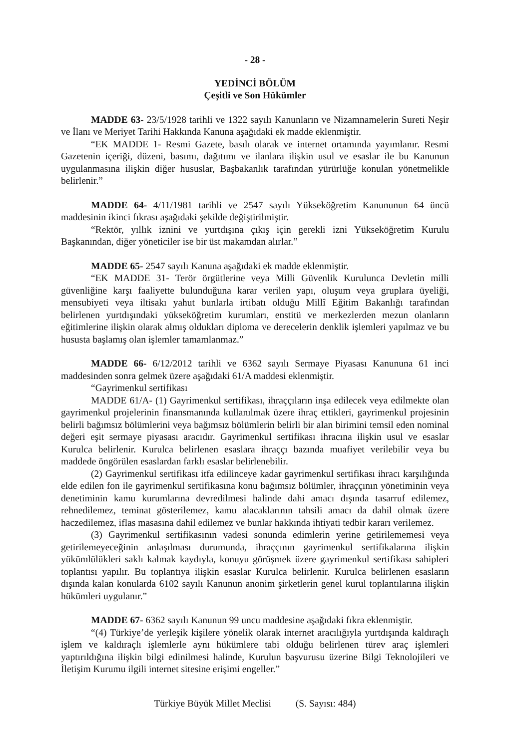- 28 -
YEDİNCİ BÖLÜM
Çeşitli ve Son Hükümler
MADDE 63- 23/5/1928 tarihli ve 1322 sayılı Kanunların ve Nizamnamelerin Sureti Neşir ve İlanı ve Meriyet Tarihi Hakkında Kanuna aşağıdaki ek madde eklenmiştir.
“EK MADDE 1- Resmi Gazete, basılı olarak ve internet ortamında yayımlanır. Resmi Gazetenin içeriği, düzeni, basımı, dağıtımı ve ilanlara ilişkin usul ve esaslar ile bu Kanunun uygulanmasına ilişkin diğer hususlar, Başbakanlık tarafından yürürlüğe konulan yönetmelikle belirlenir.”
MADDE 64- 4/11/1981 tarihli ve 2547 sayılı Yükseköğretim Kanununun 64 üncü maddesinin ikinci fıkrası aşağıdaki şekilde değiştirilmiştir.
“Rektör, yıllık iznini ve yurtdışına çıkış için gerekli izni Yükseköğretim Kurulu Başkanından, diğer yöneticiler ise bir üst makamdan alırlar.”
MADDE 65- 2547 sayılı Kanuna aşağıdaki ek madde eklenmiştir.
“EK MADDE 31- Terör örgütlerine veya Milli Güvenlik Kurulunca Devletin milli güvenliğine karşı faaliyette bulunduğuna karar verilen yapı, oluşum veya gruplara üyeliği, mensubiyeti veya iltisakı yahut bunlarla irtibatı olduğu Millî Eğitim Bakanlığı tarafından belirlenen yurtdışındaki yükseköğretim kurumları, enstitü ve merkezlerden mezun olanların eğitimlerine ilişkin olarak almış oldukları diploma ve derecelerin denklik işlemleri yapılmaz ve bu hususta başlamış olan işlemler tamamlanmaz.”
MADDE 66- 6/12/2012 tarihli ve 6362 sayılı Sermaye Piyasası Kanununa 61 inci maddesinden sonra gelmek üzere aşağıdaki 61/A maddesi eklenmiştir.
“Gayrimenkul sertifikası
MADDE 61/A- (1) Gayrimenkul sertifikası, ihraççıların inşa edilecek veya edilmekte olan gayrimenkul projelerinin finansmanında kullanılmak üzere ihraç ettikleri, gayrimenkul projesinin belirli bağımsız bölümlerini veya bağımsız bölümlerin belirli bir alan birimini temsil eden nominal değeri eşit sermaye piyasası aracıdır. Gayrimenkul sertifikası ihracına ilişkin usul ve esaslar Kurulca belirlenir. Kurulca belirlenen esaslara ihraççı bazında muafiyet verilebilir veya bu maddede öngörülen esaslardan farklı esaslar belirlenebilir.
(2) Gayrimenkul sertifikası itfa edilinceye kadar gayrimenkul sertifikası ihracı karşılığında elde edilen fon ile gayrimenkul sertifikasına konu bağımsız bölümler, ihraççının yönetiminin veya denetiminin kamu kurumlarına devredilmesi halinde dahi amacı dışında tasarruf edilemez, rehnedilemez, teminat gösterilemez, kamu alacaklarının tahsili amacı da dahil olmak üzere haczedilemez, iflas masasına dahil edilemez ve bunlar hakkında ihtiyati tedbir kararı verilemez.
(3) Gayrimenkul sertifikasının vadesi sonunda edimlerin yerine getirilememesi veya getirilemeyeceğinin anlaşılması durumunda, ihraççının gayrimenkul sertifikalarına ilişkin yükümlülükleri saklı kalmak kaydıyla, konuyu görüşmek üzere gayrimenkul sertifikası sahipleri toplantısı yapılır. Bu toplantıya ilişkin esaslar Kurulca belirlenir. Kurulca belirlenen esasların dışında kalan konularda 6102 sayılı Kanunun anonim şirketlerin genel kurul toplantılarına ilişkin hükümleri uygulanır.”
MADDE 67- 6362 sayılı Kanunun 99 uncu maddesine aşağıdaki fıkra eklenmiştir.
“(4) Türkiye’de yerleşik kişilere yönelik olarak internet aracılığıyla yurtdışında kaldıraçlı işlem ve kaldıraçlı işlemlerle aynı hükümlere tabi olduğu belirlenen türev araç işlemleri yaptırıldığına ilişkin bilgi edinilmesi halinde, Kurulun başvurusu üzerine Bilgi Teknolojileri ve İletişim Kurumu ilgili internet sitesine erişimi engeller.”
Türkiye Büyük Millet Meclisi (S. Sayısı: 484)